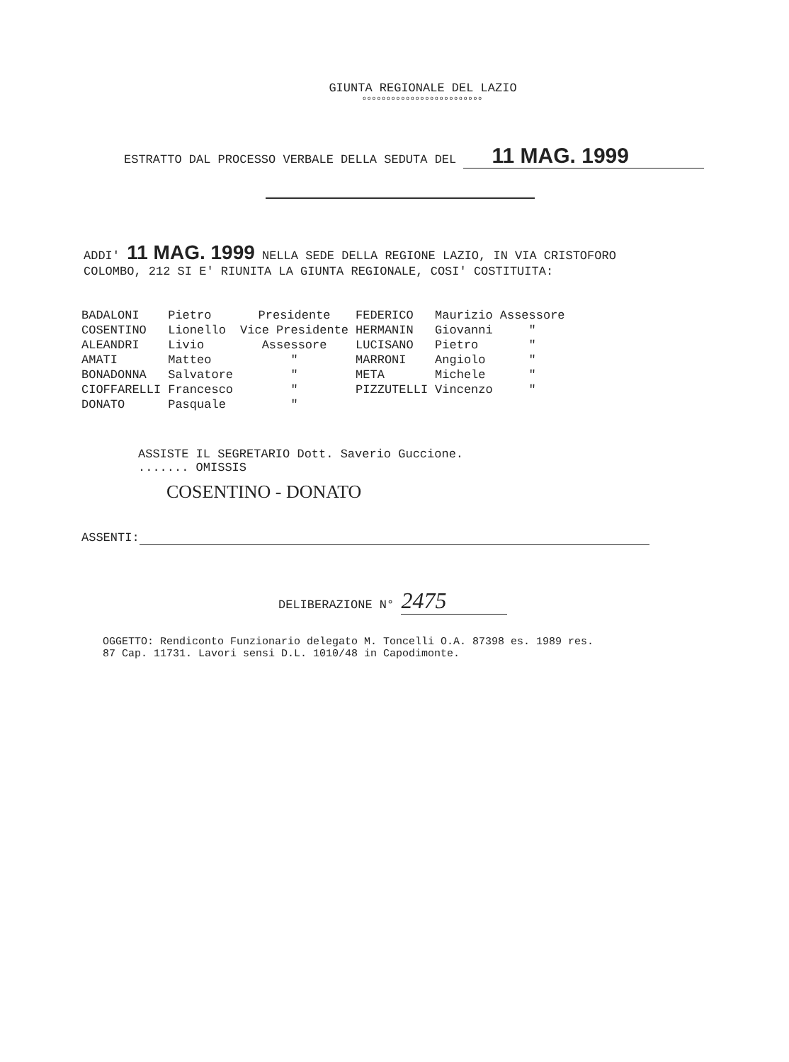GIUNTA REGIONALE DEL LAZIO
ooooooooooooooooooooooooo
ESTRATTO DAL PROCESSO VERBALE DELLA SEDUTA DEL 11 MAG. 1999
ADDI' 11 MAG. 1999 NELLA SEDE DELLA REGIONE LAZIO, IN VIA CRISTOFORO COLOMBO, 212 SI E' RIUNITA LA GIUNTA REGIONALE, COSI' COSTITUITA:
| BADALONI | Pietro | Presidente | FEDERICO | Maurizio | Assessore |
| COSENTINO | Lionello | Vice Presidente | HERMANIN | Giovanni | " |
| ALEANDRI | Livio | Assessore | LUCISANO | Pietro | " |
| AMATI | Matteo | " | MARRONI | Angiolo | " |
| BONADONNA | Salvatore | " | META | Michele | " |
| CIOFFARELLI | Francesco | " | PIZZUTELLI | Vincenzo | " |
| DONATO | Pasquale | " | | | |
ASSISTE IL SEGRETARIO Dott. Saverio Guccione.
....... OMISSIS
COSENTINO - DONATO
ASSENTI:
DELIBERAZIONE N° 2475
OGGETTO: Rendiconto Funzionario delegato M. Toncelli O.A. 87398 es. 1989 res. 87 Cap. 11731. Lavori sensi D.L. 1010/48 in Capodimonte.